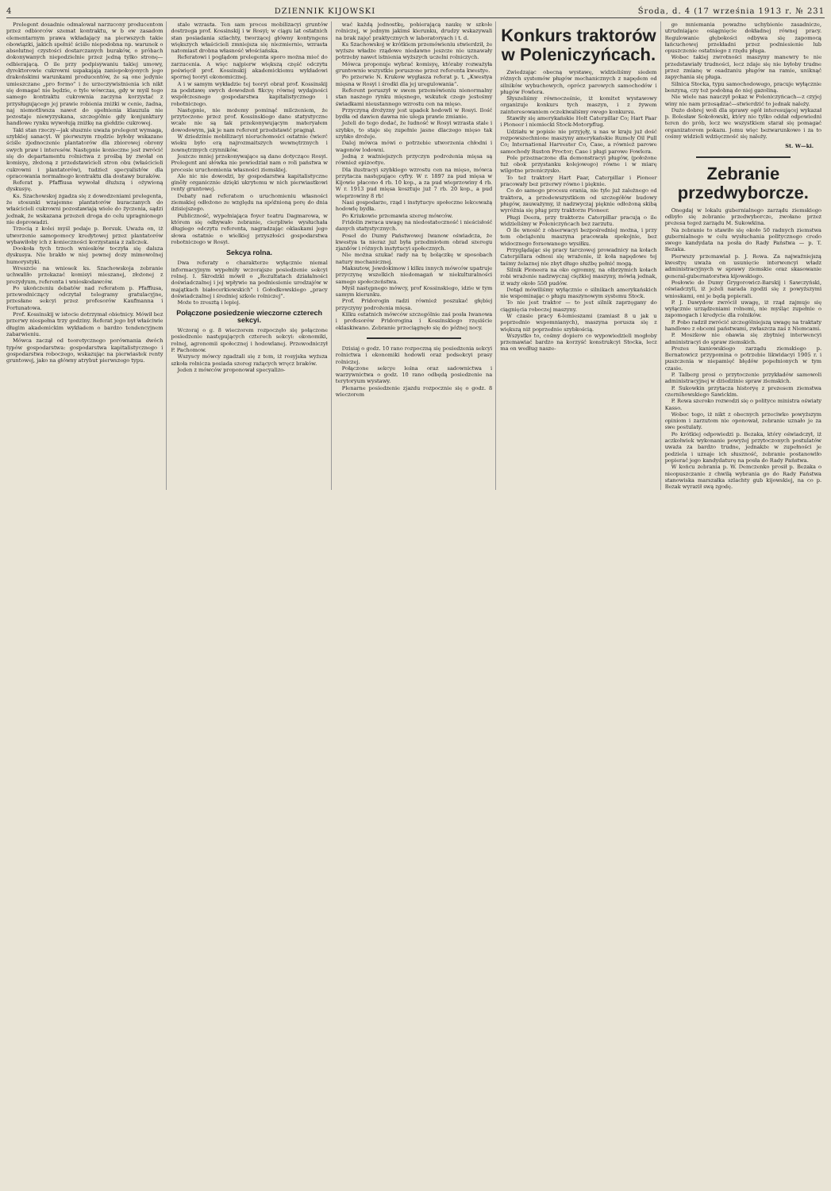4 DZIENNIK KIJOWSKI Środa, d. 4 (17 września 1913 r. № 231
Prelegent dosadnie odmalował narzucony producentom przez odbiorców szemat kontraktu, w b ew zasadom elementarnym prawa wkładający na pierwszych takie obowiązki, jakich spełnić ściśle niepodobna np. warunek o absolutnej czystości dostarczanych buraków, o próbach dokonywanych niepodzielnie przez jedną tylko stronę—odbierającą. O ile przy podpisywaniu takiej umowy, dyrektorowie cukrowni uspakajają zaniepokojonych jego drakońskimi warunkami producentów, że są one jedynie umieszczane „pro formo” i że urzeczywistnienia ich nikt się domagać nie będzie, o tyle wówczas, gdy w myśl tego samego kontraktu cukrownia zaczyna korzystać z przysługującego jej prawie robienia zniżki w cenie, żadna, naj niemotliwsza nawet do spełnienia klauzula nie pozostaje niewyzyskana, szczególnie gdy konjunktury handlowe rynku wywołują zniżkę na giełdzie cukrowej.
Taki stan rzeczy—jak słusznie uważa prelegent wymaga, szybkiej sanacyi. W pierwszym rzędzie byłoby wskazane ściśle zjednoczenie plantatorów dla zbiorowej obrony swych praw i interesów. Następnie konieczne jest zwrócić się do departamentu rolnictwa z prośbą by zwołał on komisyę, złożoną z przedstawicieli stron obu (właścicieli cukrowni i plantatorów), tudzież specyalistów dla opracowania normalnego kontraktu dla dostawy buraków.
Referat p. Pfaffiusa wywołał dłuższą i ożywioną dyskusyę.
Ks. Szachowskoj zgadza się z dowodzeniami prelegenta, że stosunki wzajemne plantatorów buraczanych do właścicieli cukrowni pozostawiają wiele do życzenia, sądzi jednak, że wskazana przezeń droga do celu upragnionego nie doprowadzi.
Trzecią z kolei myśl podaje p. Borsuk. Uważa on, iż utworzenie samopomocy kredytowej przez plantatorów wybawiłoby ich z konieczności korzystania z zaliczek.
Dookoła tych trzech wniosków toczyła się dalsza dyskusya. Nie brakło w niej pewnej dozy mimowolnej humorystyki.
Wreszcie na wniosek ks. Szachowskoja zebranie uchwaliło przekazać komisyi mieszanej, złożonej z prezydyum, referenta i wnioskodawców.
Po ukończeniu debatów nad referatem p. Pfaffiusa, przewodniczący odczytał telegramy gratulacyjne, przesłane sekcyi przez profesorów Kaufmanna i Fortunatowa.
Prof. Kossinskij w istocie dotrzymał obietnicy. Mówił bez przerwy niespełna trzy godziny. Referat jego był właściwie długim akademickim wykładem o bardzo tendencyjnem zabarwieniu.
Mówca zaczął od teoretycznego porównania dwóch typów gospodarstwa: gospodarstwa kapitalistycznego i gospodarstwa roboczego, wskazując na pierwiastek renty gruntowej, jako na główny atrybut pierwszego typu.
stale wzrasta. Ten sam proces mobilizacyi gruntów dostrzega prof. Kossinskij i w Rosyi; w ciągu lat ostatnich stan posiadania szlachty, tworzącej główny kontyngens większych właścicieli zmniejsza się niezmiernie, wzrasta natomiast drobna własność włościańska.
Referatowi i poglądom prelegenta sporo można mieć do zarzucenia. A więc najpierw większą część odczytu poświęcił prof. Kossinskij akademickiemu wykładowi spornej teoryi ekonomicznej.
A i w samym wykładzie tej teoryi obrał prof. Kossinskij za podstawę swych dowodzeń fikcyę równej wydajności współczesnego gospodarstwa kapitalistycznego i robotniczego.
Następnie, nie możemy pominąć milczeniem, że przytoczone przez prof. Kossinskiego dane statystyczne wcale nie są tak przekonywującym materyałem dowodowym, jak je nam referent przedstawić pragnął.
W dziedzinie mobilizacyi nieruchomości ostatnie ćwierć wieku było erą najrozmaitszych wewnętrznych i zewnętrznych czynników.
Jeszcze mniej przekonywające są dane dotyczące Rosyi. Prelegent ani słówka nie powiedział nam o roli państwa w procesie uruchomienia własności ziemskiej.
Ale nic nie dowodzi, by gospodarstwa kapitalistyczne giněły organicznie dzięki ukrytemu w nich pierwiastkowi renty gruntowej.
Debaty nad referatem o uruchomieniu własności ziemskiej odłożono ze względu na spóźnioną porę do dnia dzisiejszego.
Publiczność, wypełniająca foyer teatru Dagmarowa, w którem się odbywało zebranie, cierpliwie wysłuchała długiego odczytu referenta, nagradzając oklaskami jego słowa ostatnie o wielkiej przyszłości gospodarstwa robotniczego w Rosyi.
Sekcya rolna.
Dwa referaty o charakterze wyłącznie niemal informacyjnym wypełniły wczorajsze posiedzenie sekcyi rolnej. I. Skrodzki mówił o „Rezultatach działalności doświadczalnej i jej wpływie na podniesienie urodzajów w majątkach białocerkiewskich” i Gołodkowskiego „pracy doświadczalnej i średniej szkole rolniczej”.
Może to zresztą i lepiej.
Połączone posiedzenie wieczorne czterech sekcyi.
Wczoraj o g. 8 wieczorem rozpoczęło się połączone posiedzenie następujących czterech sekcyi: ekonomiki, rolnej, agronomii społecznej i hodowlanej. Przewodniczył P. Pachomow.
Wszyscy mówcy zgadzali się z tem, iż rosyjska wyższa szkoła rolnicza posiada szereg rażących wręcz braków.
Jeden z mówców proponował specyalizo-
wać każdą jednostkę, pobierającą naukę w szkole rolniczej, w jednym jakimś kierunku, drudzy wskazywali na brak zajęć praktycznych w laboratoryach i t. d.
Ks Szachowskoj w krótkiem przemówieniu stwierdził, że wyższe władze rządowe niedawno jeszcze nie uznawały potrzeby nawet istnienia wyższych uczelni rolniczych.
Mówca proponuje wybrać komisyę, któraby rozważyła gruntownie wszystkie poruszone przez referenta kwestye.
Po przerwie N. Krukow wygłasza referat p. t. „Kwestya mięsna w Rosyi i środki dla jej uregulowania”.
Referent poruszył w swem przemówieniu nienormalny stan naszego rynku mięsnego, wskutek czego jesteśmy świadkami nieustannego wzrostu cen na mięso.
Przyczyną drożyzny jest upadek hodowli w Rosyi. Ilość bydła od dawien dawna nie ulega prawie zmianie.
Jeżeli do tego dodać, że ludność w Rosyi wzrasta stale i szybko, to staje się zupełnie jasne dlaczego mięso tak szybko drożeje.
Dalej mówca mówi o potrzebie utworzenia chłodni i wagonów lodowni.
Jedną z ważniejszych przyczyn podrożenia mięsa są również epizootye.
Dla ilustracyi szybkiego wzrostu cen na mięso, mówca przytacza następujące cyfry. W r. 1897 za pud mięsa w Kijowie płacono 4 rb. 10 kop., a za pud wieprzowiny 4 rb. W r. 1913 pud mięsa kosztuje już 7 rb. 20 kop., a pud wieprzowiny 8 rb!
Nasi gospodarze, rząd i instytucye społeczne lekceważą hodowlę bydła.
Po Kriukowie przemawia szereg mówców.
Fridolin zwraca uwagę na niedostateczność i nieścisłość danych statystycznych.
Poseł do Dumy Państwowej Iwanow oświadcza, że kwestya ta nieraz już była przedmiotem obrad szeregu zjazdów i różnych instytucyi społecznych.
Nie można szukać rady na tę bolączkę w sposobach natury mechanicznej.
Maksutow, Jewdokimow i kilku innych mówców upatruje przyczynę wszelkich niedomagań w niekulturalności samego społeczeństwa.
Myśl następnego mówcy, prof Kossinskiego, idzie w tym samym kierunku.
Prof. Pridorogin radzi również poszukać głębiej przyczyny podrożenia mięsa.
Kilku ostatnich mówców szczególnie zaś posła Iwanowa i profesorów Pridorogina i Kossinskiego rzęsiście oklaskiwano. Zebranie przeciągnęło się do późnej nocy.
Dzisiaj o godz. 10 rano rozpoczną się posiedzenia sekcyi rolnictwa i ekonomiki hodowli oraz podsekcyi prasy rolniczej.
Połączone sekcye leśna oraz sadownictwa i warzywnictwa o godz. 10 rano odbędą posiedzenie na terytoryum wystawy.
Plenarne posiedzenie zjazdu rozpocznie się o godz. 8 wieczorem
Konkurs traktorów w Poleniczyńcach.
Zwiedzając obecną wystawę, widzieliśmy siedem różnych systemów pługów mechanicznych z napędem od silników wybuchowych, oprócz parowych samochodów i pługów Fowlera.
Słyszeliśmy równocześnie, iż komitet wystawowy organizuje konkurs tych maszyn, i z żywem zainteresowaniem oczekiwaliśmy owego konkursu.
Stawiły się amerykańskie Holt Caterpillar Co; Hart Paar i Pioneer i niemiecki Stock-Motorpflug.
Udziału w popisie nie przyjęły, u nas w kraju już dość rozpowszechnione maszyny amerykańskie Rumely Oil Pull Co; International Harvester Co, Case, a również parowe samochody Ruston Proctor; Case i pługi parowe Fowlera.
Pole przeznaczone dla demonstracyi pługów, (położone tuż obok przystanku kolejowego) równe i w miarę wilgotne przeniczysko.
To też traktory Hart Paar, Caterpillar i Pioneer pracowały bez przerwy równo i pięknie.
Co do samego procesu orania, nie tyle już zależnego od traktora, a przedewszystkiem od szczegółów budowy pługów, zauważymy, iż nadzwyczaj pięknie odłożoną skibą wyróżnia się pług przy traktorze Pioneer.
Pługi Deera, przy traktorze Caterpillar pracują o ile widzieliśmy w Poleniczyńcach bez zarzutu.
O ile wnosić z obserwacyi bezpośredniej można, i przy tem obciążeniu maszyna pracowała spokojnie, bez widocznego forsowanego wysiłku.
Przyglądając się pracy tarczowej prowadnicy na kołach Caterpillara odnosi się wrażenie, iż koła napędowe tej taśmy żelaznej nie zbyt długo służbę pełnić mogą.
Silnik Pioneera na oko ogromny, na olbrzymich kołach robi wrażenie nadzwyczaj ciężkiej maszyny, mówią jednak, iż waży około 550 pudów.
Dotąd mówiliśmy wyłącznie o silnikach amerykańskich nie wspominając o pługu maszynowym systemu Stock.
To nie jest traktor — to jest silnik zaprzęgany do ciągnięcia roboczej maszyny.
W czasie pracy 6-lemieszami (zamiast 8 u jak u poprzednio wspomnianych), maszyna porusza się z większą niż poprzednie szybkością.
Wszystko to, cośmy dopiero co wypowiedzieli mogłoby przemawiać bardzo na korzyść konstrukcyi Stocka, lecz ma on według nasze-
go mniemania poważne uchybienie zasadnicze, utrudniające osiągnięcie dokładnej równej pracy. Regulowanie głębokości odbywa się zapomocą łańcuchowej przekładni przez podniesienie lub opuszczenie ostatniego z rzędu pługa.
Wobec takiej zwrotności maszyny manewry te nie przedstawiały trudności, lecz zdaje się nie byłoby trudne przez zmianę w osadzaniu pługów na ramie, uniknąć zapychania się pługa.
Silnica Stocka, typu samochodowego, pracuje wyłącznie benzyną, czy też podobną do niej gazoliną.
Nie wiele nas nauczył pokaz w Poleniczyńcach—z czyjej winy nie nam przesądzać—stwierdzić to jednak należy.
Dużo dobrej woli dla sprawy ogół interesującej wykazał p. Bolesław Sokołowski, który nie tylko oddał odpowiedni teren do prób, lecz we wszystkiem starał się pomagać organizatorom pokazu. Jemu więc bezwarunkowo i za to cośmy widzieli wdzięczność się należy.
St. W—ki.
Zebranie przedwyborcze.
Onegdaj w lokalu gubernialnego zarządu ziemskiego odbyło się zebranie przedwyborcze, zwołane przez prezesa tegoż zarządu M. Sukowkina.
Na zebranie to stawiło się około 50 radnych ziemstwa gubernialnego w celu wysłuchania politycznego credo swego kandydata na posła do Rady Państwa — p. T. Bezaka.
Pierwszy przemawiał p. J. Rewa. Za najważniejszą kwestyę uważa on usunięcie interwencyi władz administracyjnych w sprawy ziemskie oraz skasowanie general-gubernatorstwa kijowskiego.
Posłowie do Dumy Grygorowicz-Barskij i Sawczyński, oświadczyli, iż jeżeli narada zgodzi się z powyższymi wnioskami, oni je będą popierali.
P. J. Dawydow zwrócił uwagę, iż rząd zajmuje się wyłącznie urządzeniami rolnemi, nie myśląc zupełnie o zapomogach i kredycie dla rolników.
P. Pobo radził zwrócić szczególniejszą uwagę na traktaty handlowe z obcemi państwami, zwłaszcza zaś z Niemcami.
P. Moszkow nie obawia się zbytniej interwencyi administracyi do spraw ziemskich.
Prezes kaniowskiego zarządu ziemskiego p. Bernatowicz przypomina o potrzebie likwidacyi 1905 r. i puszczenia w niepamięć błędów popełnionych w tym czasie.
P. Talberg prosi o przytoczenie przykładów samowoli administracyjnej w dziedzinie spraw ziemskich.
P. Sukowkin przytacza historyę z prezesem ziemstwa czernihowskiego Sawickim.
P. Rewa szeroko rozwodzi się o polityce ministra oświaty Kasso.
Wobec tego, iż nikt z obecnych przeciwko powyższym opiniom i zarzutom nie oponował, zebranie uznało je za swe postulaty.
Po krótkiej odpowiedzi p. Bezaka, który oświadczył, iż aczkolwiek wykonanie powyżej przytoczonych postulatów uważa za bardzo trudne, jednakże w zupełności je podziela i uznaje ich słuszność, zebranie postanowiło popierać jego kandydaturę na posła do Rady Państwa.
W końcu zebrania p. W. Demczenko prosił p. Bezaka o nieopuszczanie z chwilą wybrania go do Rady Państwa stanowiska marszałka szlachty gub kijowskiej, na co p. Bezak wyraził swą zgodę.